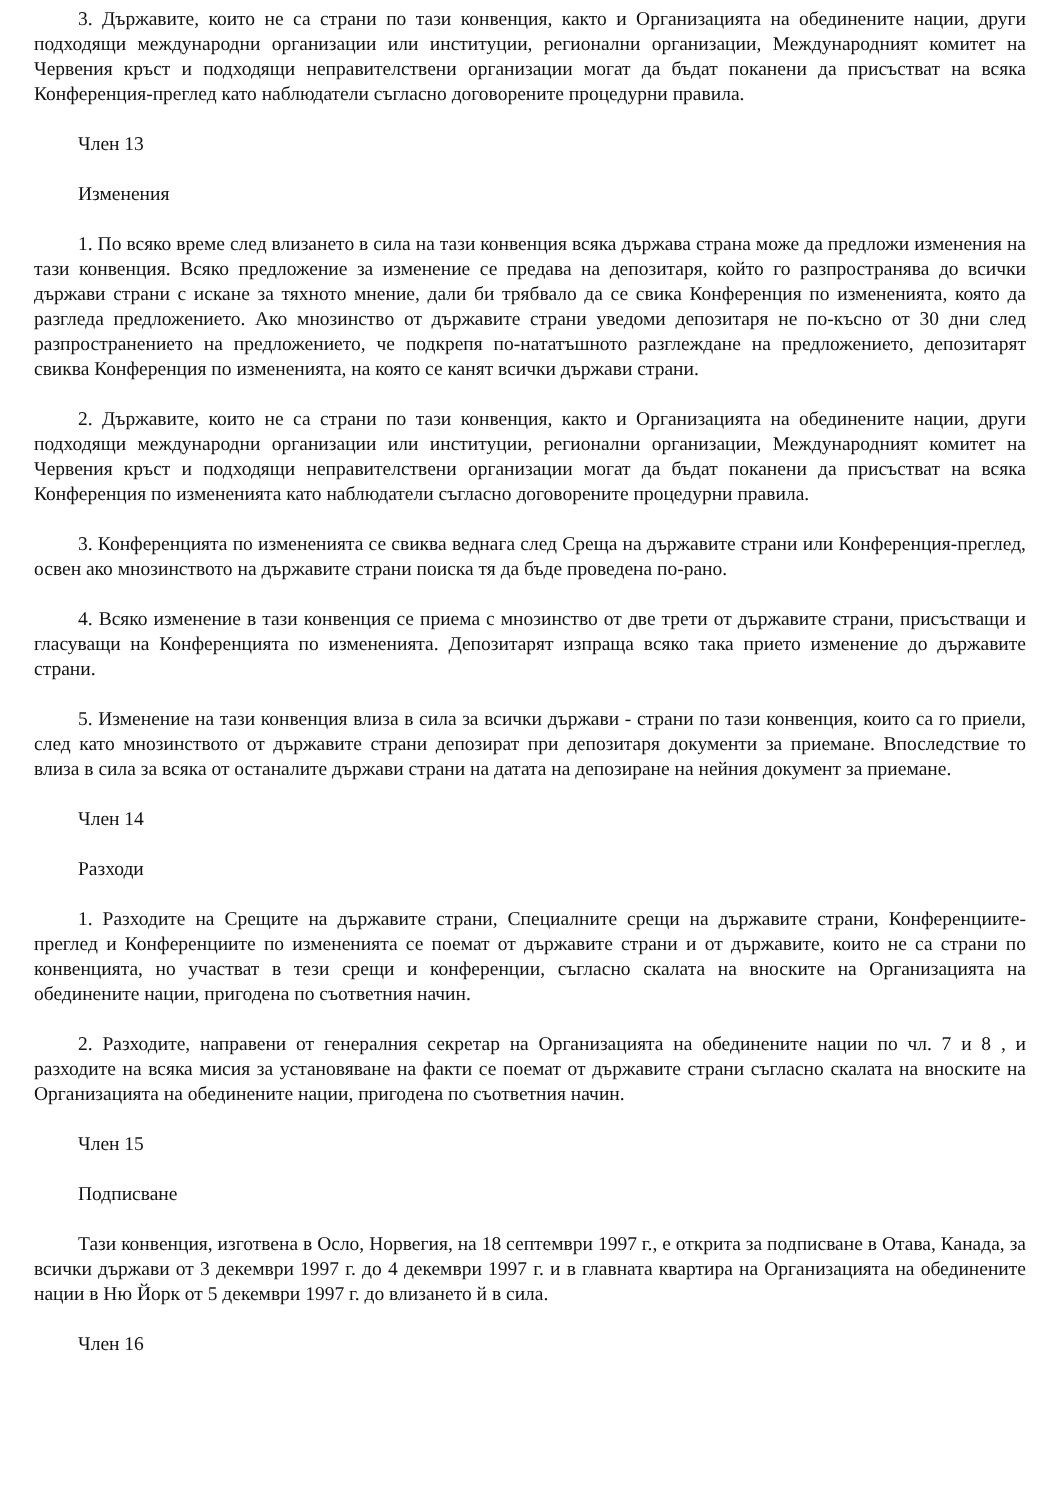3. Държавите, които не са страни по тази конвенция, както и Организацията на обединените нации, други подходящи международни организации или институции, регионални организации, Международният комитет на Червения кръст и подходящи неправителствени организации могат да бъдат поканени да присъстват на всяка Конференция-преглед като наблюдатели съгласно договорените процедурни правила.
Член 13
Изменения
1. По всяко време след влизането в сила на тази конвенция всяка държава страна може да предложи изменения на тази конвенция. Всяко предложение за изменение се предава на депозитаря, който го разпространява до всички държави страни с искане за тяхното мнение, дали би трябвало да се свика Конференция по измененията, която да разгледа предложението. Ако мнозинство от държавите страни уведоми депозитаря не по-късно от 30 дни след разпространението на предложението, че подкрепя по-нататъшното разглеждане на предложението, депозитарят свиква Конференция по измененията, на която се канят всички държави страни.
2. Държавите, които не са страни по тази конвенция, както и Организацията на обединените нации, други подходящи международни организации или институции, регионални организации, Международният комитет на Червения кръст и подходящи неправителствени организации могат да бъдат поканени да присъстват на всяка Конференция по измененията като наблюдатели съгласно договорените процедурни правила.
3. Конференцията по измененията се свиква веднага след Среща на държавите страни или Конференция-преглед, освен ако мнозинството на държавите страни поиска тя да бъде проведена по-рано.
4. Всяко изменение в тази конвенция се приема с мнозинство от две трети от държавите страни, присъстващи и гласуващи на Конференцията по измененията. Депозитарят изпраща всяко така прието изменение до държавите страни.
5. Изменение на тази конвенция влиза в сила за всички държави - страни по тази конвенция, които са го приели, след като мнозинството от държавите страни депозират при депозитаря документи за приемане. Впоследствие то влиза в сила за всяка от останалите държави страни на датата на депозиране на нейния документ за приемане.
Член 14
Разходи
1. Разходите на Срещите на държавите страни, Специалните срещи на държавите страни, Конференциите-преглед и Конференциите по измененията се поемат от държавите страни и от държавите, които не са страни по конвенцията, но участват в тези срещи и конференции, съгласно скалата на вноските на Организацията на обединените нации, пригодена по съответния начин.
2. Разходите, направени от генералния секретар на Организацията на обединените нации по чл. 7 и 8 , и разходите на всяка мисия за установяване на факти се поемат от държавите страни съгласно скалата на вноските на Организацията на обединените нации, пригодена по съответния начин.
Член 15
Подписване
Тази конвенция, изготвена в Осло, Норвегия, на 18 септември 1997 г., е открита за подписване в Отава, Канада, за всички държави от 3 декември 1997 г. до 4 декември 1997 г. и в главната квартира на Организацията на обединените нации в Ню Йорк от 5 декември 1997 г. до влизането й в сила.
Член 16